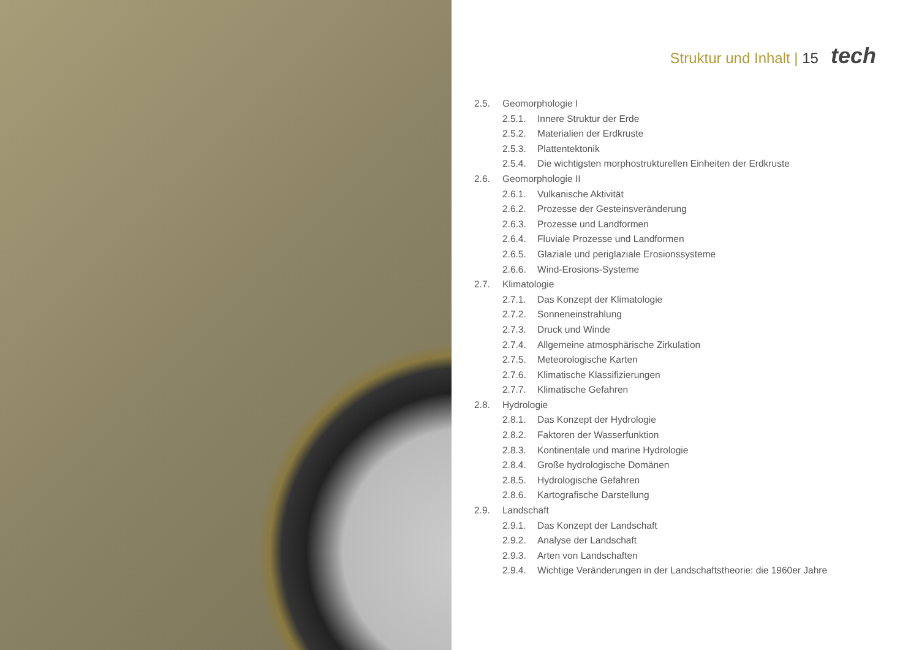Struktur und Inhalt | 15 tech
2.5. Geomorphologie I
2.5.1. Innere Struktur der Erde
2.5.2. Materialien der Erdkruste
2.5.3. Plattentektonik
2.5.4. Die wichtigsten morphostrukturellen Einheiten der Erdkruste
2.6. Geomorphologie II
2.6.1. Vulkanische Aktivität
2.6.2. Prozesse der Gesteinsveränderung
2.6.3. Prozesse und Landformen
2.6.4. Fluviale Prozesse und Landformen
2.6.5. Glaziale und periglaziale Erosionssysteme
2.6.6. Wind-Erosions-Systeme
2.7. Klimatologie
2.7.1. Das Konzept der Klimatologie
2.7.2. Sonneneinstrahlung
2.7.3. Druck und Winde
2.7.4. Allgemeine atmosphärische Zirkulation
2.7.5. Meteorologische Karten
2.7.6. Klimatische Klassifizierungen
2.7.7. Klimatische Gefahren
2.8. Hydrologie
2.8.1. Das Konzept der Hydrologie
2.8.2. Faktoren der Wasserfunktion
2.8.3. Kontinentale und marine Hydrologie
2.8.4. Große hydrologische Domänen
2.8.5. Hydrologische Gefahren
2.8.6. Kartografische Darstellung
2.9. Landschaft
2.9.1. Das Konzept der Landschaft
2.9.2. Analyse der Landschaft
2.9.3. Arten von Landschaften
2.9.4. Wichtige Veränderungen in der Landschaftstheorie: die 1960er Jahre